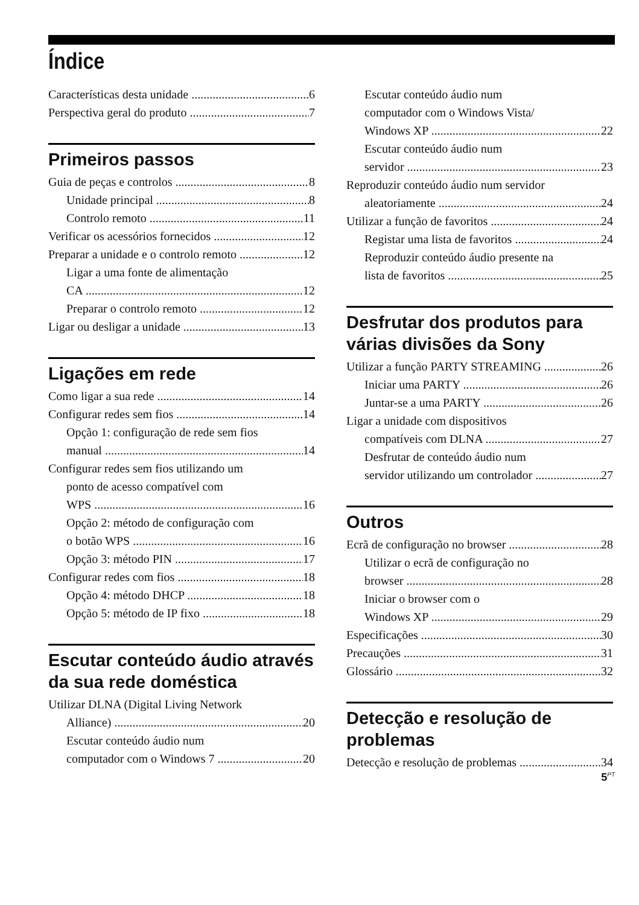Índice
Características desta unidade 6
Perspectiva geral do produto 7
Primeiros passos
Guia de peças e controlos 8
Unidade principal 8
Controlo remoto 11
Verificar os acessórios fornecidos 12
Preparar a unidade e o controlo remoto 12
Ligar a uma fonte de alimentação
CA 12
Preparar o controlo remoto 12
Ligar ou desligar a unidade 13
Ligações em rede
Como ligar a sua rede 14
Configurar redes sem fios 14
Opção 1: configuração de rede sem fios
manual 14
Configurar redes sem fios utilizando um
ponto de acesso compatível com
WPS 16
Opção 2: método de configuração com
o botão WPS 16
Opção 3: método PIN 17
Configurar redes com fios 18
Opção 4: método DHCP 18
Opção 5: método de IP fixo 18
Escutar conteúdo áudio através da sua rede doméstica
Utilizar DLNA (Digital Living Network
Alliance) 20
Escutar conteúdo áudio num
computador com o Windows 7 20
Escutar conteúdo áudio num
computador com o Windows Vista/
Windows XP 22
Escutar conteúdo áudio num
servidor 23
Reproduzir conteúdo áudio num servidor
aleatoriamente 24
Utilizar a função de favoritos 24
Registar uma lista de favoritos 24
Reproduzir conteúdo áudio presente na
lista de favoritos 25
Desfrutar dos produtos para várias divisões da Sony
Utilizar a função PARTY STREAMING 26
Iniciar uma PARTY 26
Juntar-se a uma PARTY 26
Ligar a unidade com dispositivos
compatíveis com DLNA 27
Desfrutar de conteúdo áudio num
servidor utilizando um controlador 27
Outros
Ecrã de configuração no browser 28
Utilizar o ecrã de configuração no
browser 28
Iniciar o browser com o
Windows XP 29
Especificações 30
Precauções 31
Glossário 32
Detecção e resolução de problemas
Detecção e resolução de problemas 34
5<sup>PT</sup>